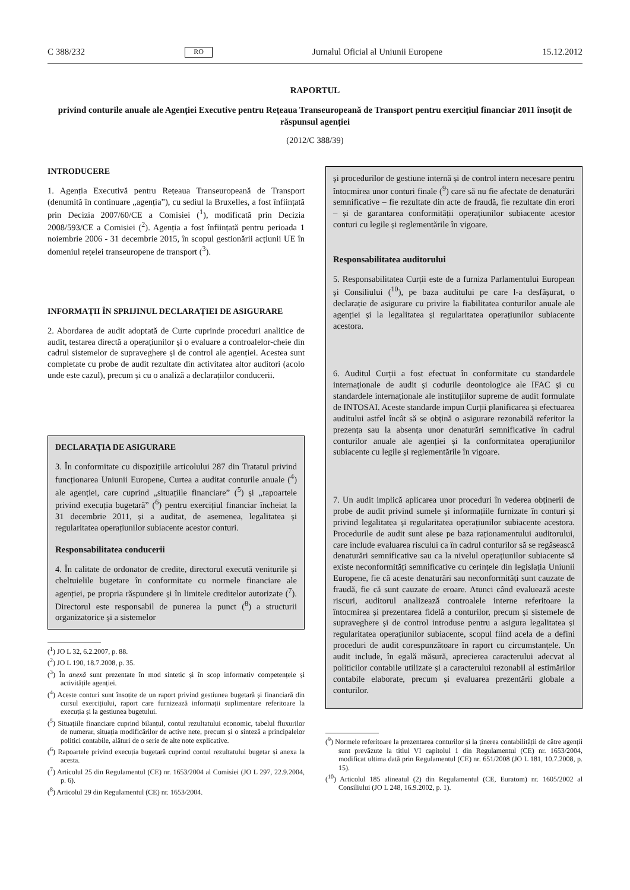C 388/232 RO Jurnalul Oficial al Uniunii Europene 15.12.2012
RAPORTUL
privind conturile anuale ale Agenției Executive pentru Rețeaua Transeuropeană de Transport pentru exercițiul financiar 2011 însoțit de răspunsul agenției
(2012/C 388/39)
INTRODUCERE
1. Agenția Executivă pentru Rețeaua Transeuropeană de Transport (denumită în continuare „agenția”), cu sediul la Bruxelles, a fost înființată prin Decizia 2007/60/CE a Comisiei (<sup>1</sup>), modificată prin Decizia 2008/593/CE a Comisiei (<sup>2</sup>). Agenția a fost înființată pentru perioada 1 noiembrie 2006 - 31 decembrie 2015, în scopul gestionării acțiunii UE în domeniul rețelei transeuropene de transport (<sup>3</sup>).
INFORMAȚII ÎN SPRIJINUL DECLARAȚIEI DE ASIGURARE
2. Abordarea de audit adoptată de Curte cuprinde proceduri analitice de audit, testarea directă a operațiunilor și o evaluare a controalelor-cheie din cadrul sistemelor de supraveghere și de control ale agenției. Acestea sunt completate cu probe de audit rezultate din activitatea altor auditori (acolo unde este cazul), precum și cu o analiză a declarațiilor conducerii.
DECLARAȚIA DE ASIGURARE
3. În conformitate cu dispozițiile articolului 287 din Tratatul privind funcționarea Uniunii Europene, Curtea a auditat conturile anuale (<sup>4</sup>) ale agenției, care cuprind „situațiile financiare” (<sup>5</sup>) și „rapoartele privind execuția bugetară” (<sup>6</sup>) pentru exercițiul financiar încheiat la 31 decembrie 2011, și a auditat, de asemenea, legalitatea și regularitatea operațiunilor subiacente acestor conturi.
Responsabilitatea conducerii
4. În calitate de ordonator de credite, directorul execută veniturile și cheltuielile bugetare în conformitate cu normele financiare ale agenției, pe propria răspundere și în limitele creditelor autorizate (<sup>7</sup>). Directorul este responsabil de punerea la punct (<sup>8</sup>) a structurii organizatorice și a sistemelor
(<sup>1</sup>) JO L 32, 6.2.2007, p. 88.
(<sup>2</sup>) JO L 190, 18.7.2008, p. 35.
(<sup>3</sup>) În anexă sunt prezentate în mod sintetic și în scop informativ competențele și activitățile agenției.
(<sup>4</sup>) Aceste conturi sunt însoțite de un raport privind gestiunea bugetară și financiară din cursul exercițiului, raport care furnizează informații suplimentare referitoare la execuția și la gestiunea bugetului.
(<sup>5</sup>) Situațiile financiare cuprind bilanțul, contul rezultatului economic, tabelul fluxurilor de numerar, situația modificărilor de active nete, precum și o sinteză a principalelor politici contabile, alături de o serie de alte note explicative.
(<sup>6</sup>) Rapoartele privind execuția bugetară cuprind contul rezultatului bugetar și anexa la acesta.
(<sup>7</sup>) Articolul 25 din Regulamentul (CE) nr. 1653/2004 al Comisiei (JO L 297, 22.9.2004, p. 6).
(<sup>8</sup>) Articolul 29 din Regulamentul (CE) nr. 1653/2004.
și procedurilor de gestiune internă și de control intern necesare pentru întocmirea unor conturi finale (<sup>9</sup>) care să nu fie afectate de denaturări semnificative – fie rezultate din acte de fraudă, fie rezultate din erori – și de garantarea conformității operațiunilor subiacente acestor conturi cu legile și reglementările în vigoare.
Responsabilitatea auditorului
5. Responsabilitatea Curții este de a furniza Parlamentului European și Consiliului (<sup>10</sup>), pe baza auditului pe care l-a desfășurat, o declarație de asigurare cu privire la fiabilitatea conturilor anuale ale agenției și la legalitatea și regularitatea operațiunilor subiacente acestora.
6. Auditul Curții a fost efectuat în conformitate cu standardele internaționale de audit și codurile deontologice ale IFAC și cu standardele internaționale ale instituțiilor supreme de audit formulate de INTOSAI. Aceste standarde impun Curții planificarea și efectuarea auditului astfel încât să se obțină o asigurare rezonabilă referitor la prezența sau la absența unor denaturări semnificative în cadrul conturilor anuale ale agenției și la conformitatea operațiunilor subiacente cu legile și reglementările în vigoare.
7. Un audit implică aplicarea unor proceduri în vederea obținerii de probe de audit privind sumele și informațiile furnizate în conturi și privind legalitatea și regularitatea operațiunilor subiacente acestora. Procedurile de audit sunt alese pe baza raționamentului auditorului, care include evaluarea riscului ca în cadrul conturilor să se regăsească denaturări semnificative sau ca la nivelul operațiunilor subiacente să existe neconformități semnificative cu cerințele din legislația Uniunii Europene, fie că aceste denaturări sau neconformități sunt cauzate de fraudă, fie că sunt cauzate de eroare. Atunci când evaluează aceste riscuri, auditorul analizează controalele interne referitoare la întocmirea și prezentarea fidelă a conturilor, precum și sistemele de supraveghere și de control introduse pentru a asigura legalitatea și regularitatea operațiunilor subiacente, scopul fiind acela de a defini proceduri de audit corespunzătoare în raport cu circumstanțele. Un audit include, în egală măsură, aprecierea caracterului adecvat al politicilor contabile utilizate și a caracterului rezonabil al estimărilor contabile elaborate, precum și evaluarea prezentării globale a conturilor.
(<sup>9</sup>) Normele referitoare la prezentarea conturilor și la ținerea contabilității de către agenții sunt prevăzute la titlul VI capitolul 1 din Regulamentul (CE) nr. 1653/2004, modificat ultima dată prin Regulamentul (CE) nr. 651/2008 (JO L 181, 10.7.2008, p. 15).
(<sup>10</sup>) Articolul 185 alineatul (2) din Regulamentul (CE, Euratom) nr. 1605/2002 al Consiliului (JO L 248, 16.9.2002, p. 1).